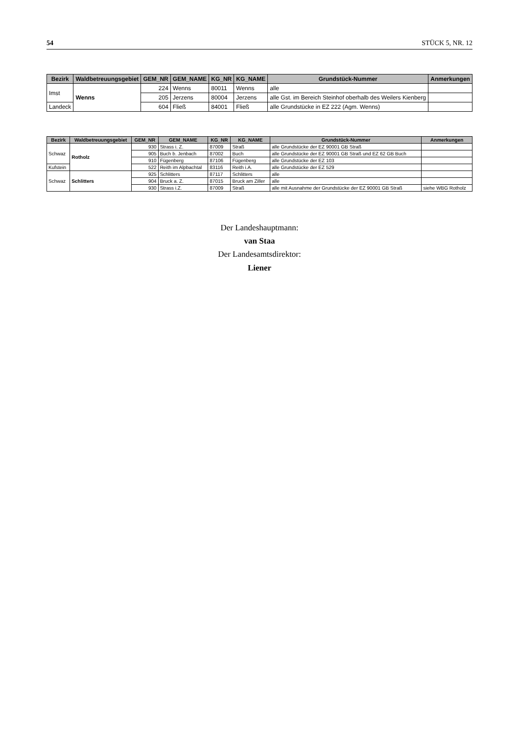54 STÜCK 5, NR. 12
| Bezirk | Waldbetreuungsgebiet | GEM_NR | GEM_NAME | KG_NR | KG_NAME | Grundstück-Nummer | Anmerkungen |
| --- | --- | --- | --- | --- | --- | --- | --- |
| Imst | Wenns | 224 | Wenns | 80011 | Wenns | alle | |
| | | 205 | Jerzens | 80004 | Jerzens | alle Gst. im Bereich Steinhof oberhalb des Weilers Kienberg | |
| Landeck | | 604 | Fließ | 84001 | Fließ | alle Grundstücke in EZ 222 (Agm. Wenns) | |
| Bezirk | Waldbetreuungsgebiet | GEM_NR | GEM_NAME | KG_NR | KG_NAME | Grundstück-Nummer | Anmerkungen |
| --- | --- | --- | --- | --- | --- | --- | --- |
| Schwaz | Rotholz | 930 | Strass i. Z. | 87009 | Straß | alle Grundstücke der EZ 90001 GB Straß | |
| | | 905 | Buch b. Jenbach | 87002 | Buch | alle Grundstücke der EZ 90001 GB Straß und EZ 62 GB Buch | |
| | | 910 | Fügenberg | 87106 | Fügenberg | alle Grundstücke der EZ 103 | |
| Kufstein | | 522 | Reith im Alpbachtal | 83116 | Reith i.A. | alle Grundstücke der EZ 529 | |
| Schwaz | Schlitters | 925 | Schlitters | 87117 | Schlitters | alle | |
| | | 904 | Bruck a. Z. | 87015 | Bruck am Ziller | alle | |
| | | 930 | Strass i.Z. | 87009 | Straß | alle mit Ausnahme der Grundstücke der EZ 90001 GB Straß | siehe WBG Rotholz |
Der Landeshauptmann:
van Staa
Der Landesamtsdirektor:
Liener